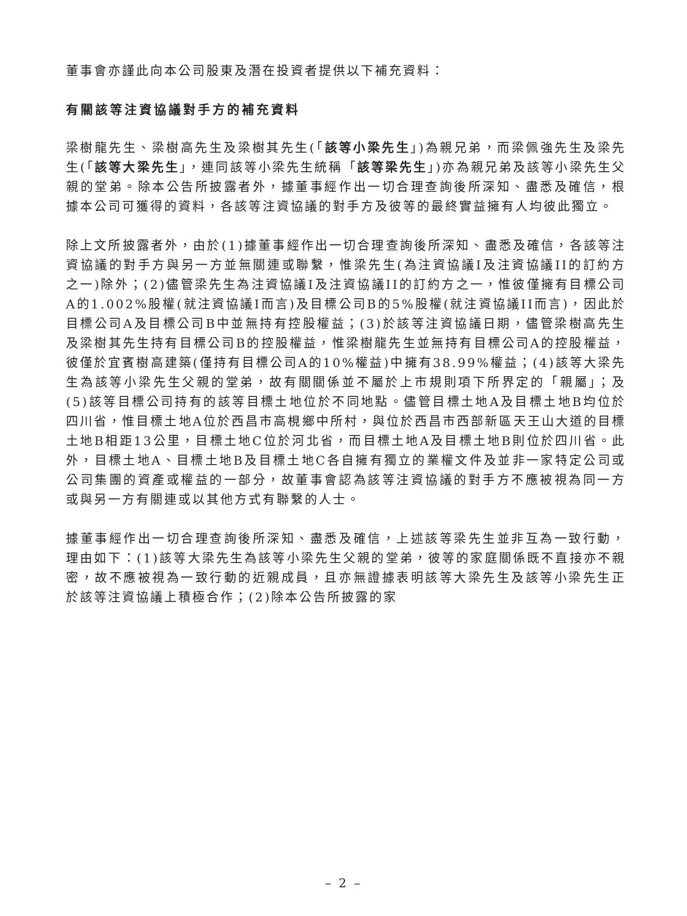董事會亦謹此向本公司股東及潛在投資者提供以下補充資料：
有關該等注資協議對手方的補充資料
梁樹龍先生、梁樹高先生及梁樹其先生(「該等小梁先生」)為親兄弟，而梁佩強先生及梁先生(「該等大梁先生」，連同該等小梁先生統稱「該等梁先生」)亦為親兄弟及該等小梁先生父親的堂弟。除本公告所披露者外，據董事經作出一切合理查詢後所深知、盡悉及確信，根據本公司可獲得的資料，各該等注資協議的對手方及彼等的最終實益擁有人均彼此獨立。
除上文所披露者外，由於(1)據董事經作出一切合理查詢後所深知、盡悉及確信，各該等注資協議的對手方與另一方並無關連或聯繫，惟梁先生(為注資協議I及注資協議II的訂約方之一)除外；(2)儘管梁先生為注資協議I及注資協議II的訂約方之一，惟彼僅擁有目標公司A的1.002%股權(就注資協議I而言)及目標公司B的5%股權(就注資協議II而言)，因此於目標公司A及目標公司B中並無持有控股權益；(3)於該等注資協議日期，儘管梁樹高先生及梁樹其先生持有目標公司B的控股權益，惟梁樹龍先生並無持有目標公司A的控股權益，彼僅於宜賓樹高建築(僅持有目標公司A的10%權益)中擁有38.99%權益；(4)該等大梁先生為該等小梁先生父親的堂弟，故有關關係並不屬於上市規則項下所界定的「親屬」；及(5)該等目標公司持有的該等目標土地位於不同地點。儘管目標土地A及目標土地B均位於四川省，惟目標土地A位於西昌市高梘鄉中所村，與位於西昌市西部新區天王山大道的目標土地B相距13公里，目標土地C位於河北省，而目標土地A及目標土地B則位於四川省。此外，目標土地A、目標土地B及目標土地C各自擁有獨立的業權文件及並非一家特定公司或公司集團的資產或權益的一部分，故董事會認為該等注資協議的對手方不應被視為同一方或與另一方有關連或以其他方式有聯繫的人士。
據董事經作出一切合理查詢後所深知、盡悉及確信，上述該等梁先生並非互為一致行動，理由如下：(1)該等大梁先生為該等小梁先生父親的堂弟，彼等的家庭關係既不直接亦不親密，故不應被視為一致行動的近親成員，且亦無證據表明該等大梁先生及該等小梁先生正於該等注資協議上積極合作；(2)除本公告所披露的家
– 2 –